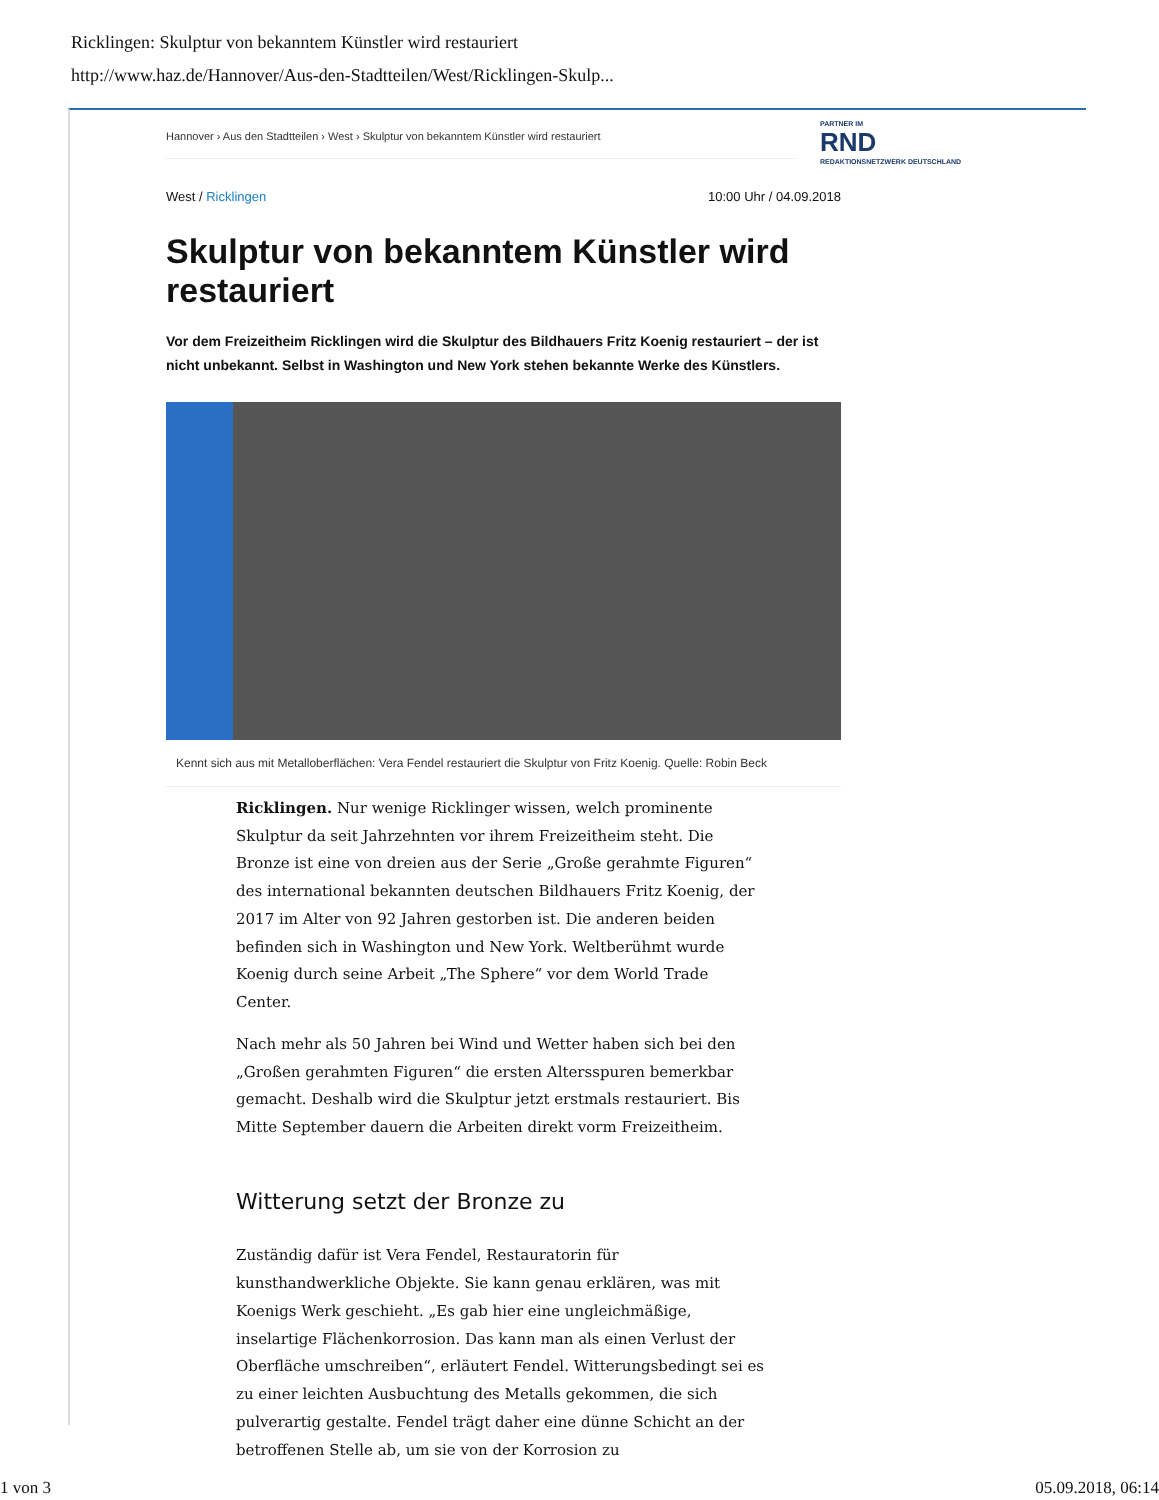Ricklingen: Skulptur von bekanntem Künstler wird restauriert
http://www.haz.de/Hannover/Aus-den-Stadtteilen/West/Ricklingen-Skulp...
PARTNER IM
RND
REDAKTIONSNETZWERK DEUTSCHLAND
Hannover › Aus den Stadtteilen › West › Skulptur von bekanntem Künstler wird restauriert
West / Ricklingen 10:00 Uhr / 04.09.2018
Skulptur von bekanntem Künstler wird restauriert
Vor dem Freizeitheim Ricklingen wird die Skulptur des Bildhauers Fritz Koenig restauriert – der ist nicht unbekannt. Selbst in Washington und New York stehen bekannte Werke des Künstlers.
Kennt sich aus mit Metalloberflächen: Vera Fendel restauriert die Skulptur von Fritz Koenig. Quelle: Robin Beck
Ricklingen. Nur wenige Ricklinger wissen, welch prominente Skulptur da seit Jahrzehnten vor ihrem Freizeitheim steht. Die Bronze ist eine von dreien aus der Serie „Große gerahmte Figuren“ des international bekannten deutschen Bildhauers Fritz Koenig, der 2017 im Alter von 92 Jahren gestorben ist. Die anderen beiden befinden sich in Washington und New York. Weltberühmt wurde Koenig durch seine Arbeit „The Sphere“ vor dem World Trade Center.
Nach mehr als 50 Jahren bei Wind und Wetter haben sich bei den „Großen gerahmten Figuren“ die ersten Altersspuren bemerkbar gemacht. Deshalb wird die Skulptur jetzt erstmals restauriert. Bis Mitte September dauern die Arbeiten direkt vorm Freizeitheim.
Witterung setzt der Bronze zu
Zuständig dafür ist Vera Fendel, Restauratorin für kunsthandwerkliche Objekte. Sie kann genau erklären, was mit Koenigs Werk geschieht. „Es gab hier eine ungleichmäßige, inselartige Flächenkorrosion. Das kann man als einen Verlust der Oberfläche umschreiben“, erläutert Fendel. Witterungsbedingt sei es zu einer leichten Ausbuchtung des Metalls gekommen, die sich pulverartig gestalte. Fendel trägt daher eine dünne Schicht an der betroffenen Stelle ab, um sie von der Korrosion zu
1 von 3 05.09.2018, 06:14